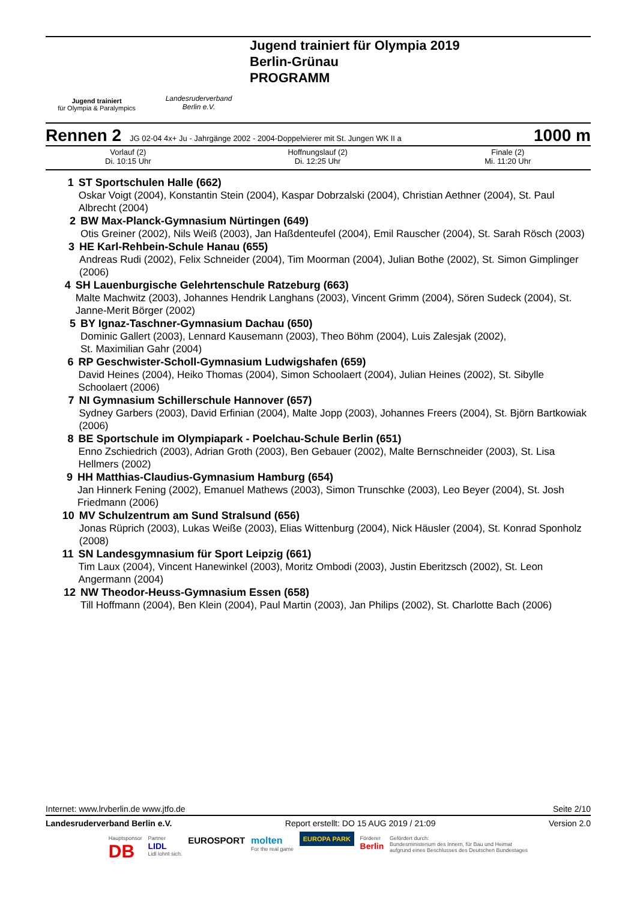Jugend trainiert
für Olympia & Paralympics
Landesruderverband
Berlin e.V.
Jugend trainiert für Olympia 2019
Berlin-Grünau
PROGRAMM
Rennen 2 JG 02-04 4x+ Ju - Jahrgänge 2002 - 2004-Doppelvierer mit St. Jungen WK II a 1000 m
| Vorlauf (2) Di. 10:15 Uhr | Hoffnungslauf (2) Di. 12:25 Uhr | Finale (2) Mi. 11:20 Uhr |
1 ST Sportschulen Halle (662)
Oskar Voigt (2004), Konstantin Stein (2004), Kaspar Dobrzalski (2004), Christian Aethner (2004), St. Paul Albrecht (2004)
2 BW Max-Planck-Gymnasium Nürtingen (649)
Otis Greiner (2002), Nils Weiß (2003), Jan Haßdenteufel (2004), Emil Rauscher (2004), St. Sarah Rösch (2003)
3 HE Karl-Rehbein-Schule Hanau (655)
Andreas Rudi (2002), Felix Schneider (2004), Tim Moorman (2004), Julian Bothe (2002), St. Simon Gimplinger (2006)
4 SH Lauenburgische Gelehrtenschule Ratzeburg (663)
Malte Machwitz (2003), Johannes Hendrik Langhans (2003), Vincent Grimm (2004), Sören Sudeck (2004), St. Janne-Merit Börger (2002)
5 BY Ignaz-Taschner-Gymnasium Dachau (650)
Dominic Gallert (2003), Lennard Kausemann (2003), Theo Böhm (2004), Luis Zalesjak (2002),
St. Maximilian Gahr (2004)
6 RP Geschwister-Scholl-Gymnasium Ludwigshafen (659)
David Heines (2004), Heiko Thomas (2004), Simon Schoolaert (2004), Julian Heines (2002), St. Sibylle Schoolaert (2006)
7 NI Gymnasium Schillerschule Hannover (657)
Sydney Garbers (2003), David Erfinian (2004), Malte Jopp (2003), Johannes Freers (2004), St. Björn Bartkowiak (2006)
8 BE Sportschule im Olympiapark - Poelchau-Schule Berlin (651)
Enno Zschiedrich (2003), Adrian Groth (2003), Ben Gebauer (2002), Malte Bernschneider (2003), St. Lisa Hellmers (2002)
9 HH Matthias-Claudius-Gymnasium Hamburg (654)
Jan Hinnerk Fening (2002), Emanuel Mathews (2003), Simon Trunschke (2003), Leo Beyer (2004), St. Josh Friedmann (2006)
10 MV Schulzentrum am Sund Stralsund (656)
Jonas Rüprich (2003), Lukas Weiße (2003), Elias Wittenburg (2004), Nick Häusler (2004), St. Konrad Sponholz (2008)
11 SN Landesgymnasium für Sport Leipzig (661)
Tim Laux (2004), Vincent Hanewinkel (2003), Moritz Ombodi (2003), Justin Eberitzsch (2002), St. Leon Angermann (2004)
12 NW Theodor-Heuss-Gymnasium Essen (658)
Till Hoffmann (2004), Ben Klein (2004), Paul Martin (2003), Jan Philips (2002), St. Charlotte Bach (2006)
Internet: www.lrvberlin.de www.jtfo.de Seite 2/10
Landesruderverband Berlin e.V. Report erstellt: DO 15 AUG 2019 / 21:09 Version 2.0
Hauptsponsor
DB Partner
LIDL
Lidl lohnt sich. EUROSPORT molten
For the real game EUROPA PARK Förderer
Berlin Gefördert durch:
Bundesministerium des Innern, für Bau und Heimat
aufgrund eines Beschlusses des Deutschen Bundestages